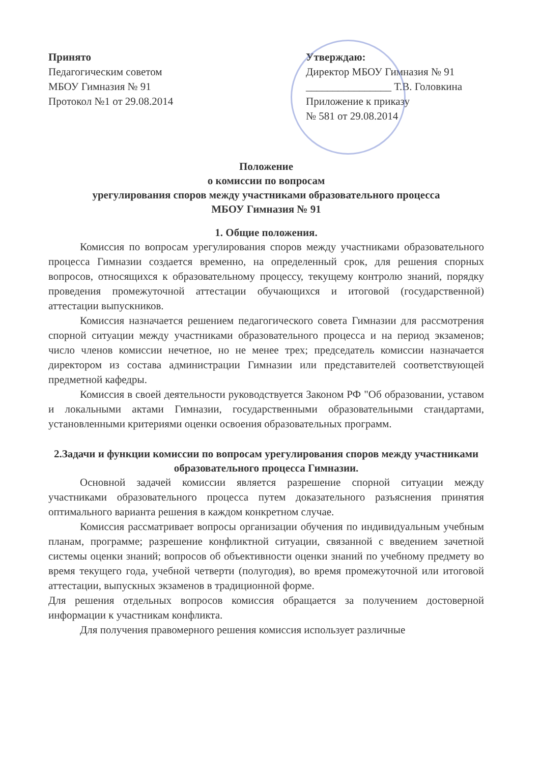Принято
Педагогическим советом
МБОУ Гимназия № 91
Протокол №1 от 29.08.2014
Утверждаю:
Директор МБОУ Гимназия № 91
________________ Т.В. Головкина
Приложение к приказу
№ 581 от 29.08.2014
Положение
о комиссии по вопросам
урегулирования споров между участниками образовательного процесса
МБОУ Гимназия № 91
1. Общие положения.
Комиссия по вопросам урегулирования споров между участниками образовательного процесса Гимназии создается временно, на определенный срок, для решения спорных вопросов, относящихся к образовательному процессу, текущему контролю знаний, порядку проведения промежуточной аттестации обучающихся и итоговой (государственной) аттестации выпускников.
Комиссия назначается решением педагогического совета Гимназии для рассмотрения спорной ситуации между участниками образовательного процесса и на период экзаменов; число членов комиссии нечетное, но не менее трех; председатель комиссии назначается директором из состава администрации Гимназии или представителей соответствующей предметной кафедры.
Комиссия в своей деятельности руководствуется Законом РФ "Об образовании, уставом и локальными актами Гимназии, государственными образовательными стандартами, установленными критериями оценки освоения образовательных программ.
2.Задачи и функции комиссии по вопросам урегулирования споров между участниками образовательного процесса Гимназии.
Основной задачей комиссии является разрешение спорной ситуации между участниками образовательного процесса путем доказательного разъяснения принятия оптимального варианта решения в каждом конкретном случае.
Комиссия рассматривает вопросы организации обучения по индивидуальным учебным планам, программе; разрешение конфликтной ситуации, связанной с введением зачетной системы оценки знаний; вопросов об объективности оценки знаний по учебному предмету во время текущего года, учебной четверти (полугодия), во время промежуточной или итоговой аттестации, выпускных экзаменов в традиционной форме.
Для решения отдельных вопросов комиссия обращается за получением достоверной информации к участникам конфликта.
Для получения правомерного решения комиссия использует различные